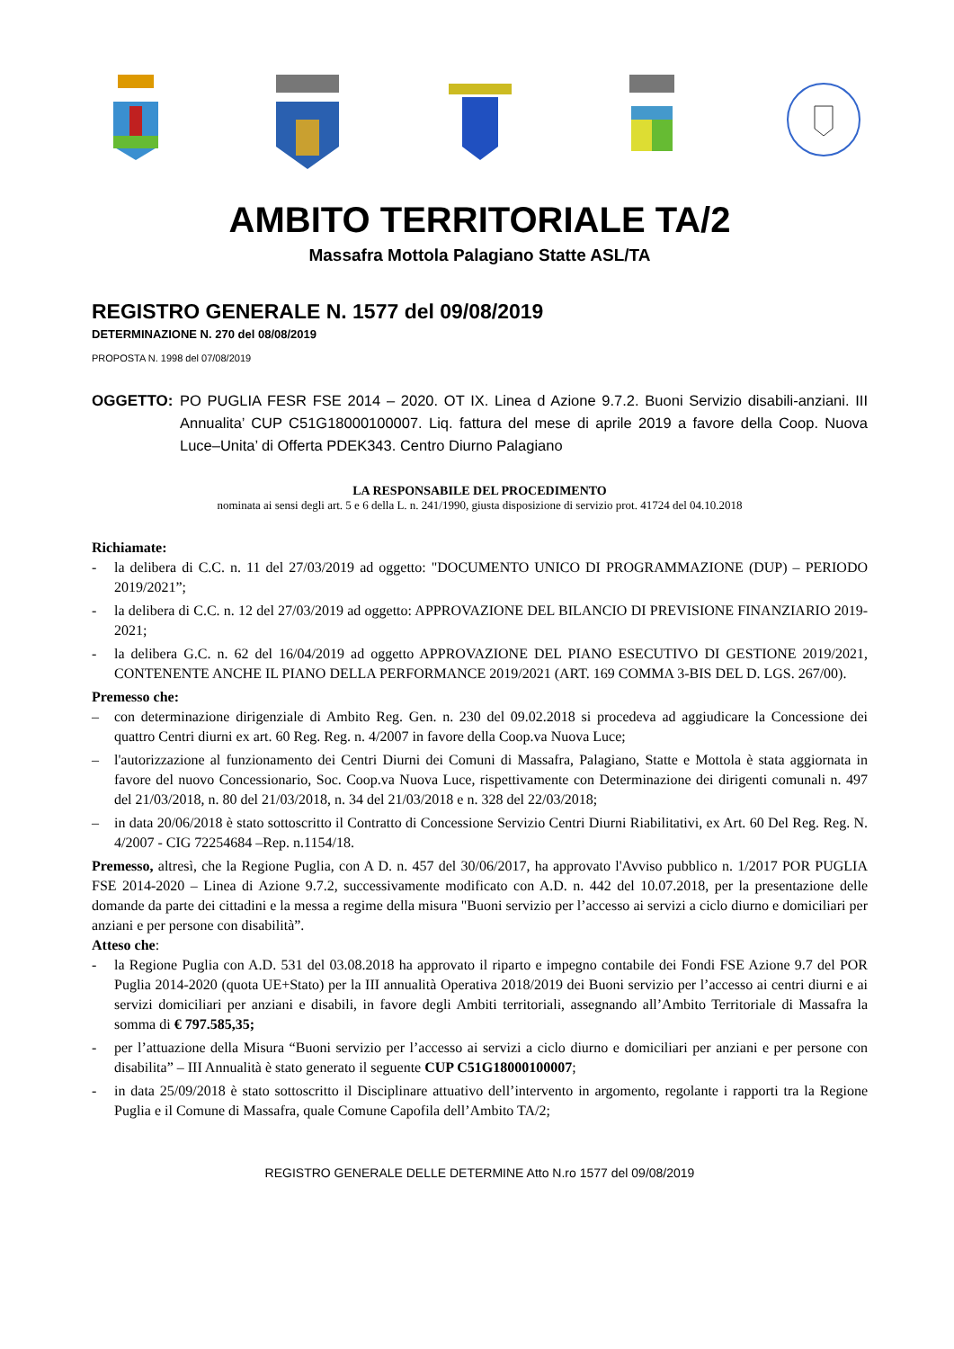AMBITO TERRITORIALE TA/2
Massafra Mottola Palagiano Statte ASL/TA
REGISTRO GENERALE N. 1577 del 09/08/2019
DETERMINAZIONE N. 270 del 08/08/2019
PROPOSTA N. 1998 del 07/08/2019
OGGETTO: PO PUGLIA FESR FSE 2014 – 2020. OT IX. Linea d Azione 9.7.2. Buoni Servizio disabili-anziani. III Annualita’ CUP C51G18000100007. Liq. fattura del mese di aprile 2019 a favore della Coop. Nuova Luce–Unita’ di Offerta PDEK343. Centro Diurno Palagiano
LA RESPONSABILE DEL PROCEDIMENTO
nominata ai sensi degli art. 5 e 6 della L. n. 241/1990, giusta disposizione di servizio prot. 41724 del 04.10.2018
Richiamate:
- la delibera di C.C. n. 11 del 27/03/2019 ad oggetto: "DOCUMENTO UNICO DI PROGRAMMAZIONE (DUP) – PERIODO 2019/2021”;
- la delibera di C.C. n. 12 del 27/03/2019 ad oggetto: APPROVAZIONE DEL BILANCIO DI PREVISIONE FINANZIARIO 2019-2021;
- la delibera G.C. n. 62 del 16/04/2019 ad oggetto APPROVAZIONE DEL PIANO ESECUTIVO DI GESTIONE 2019/2021, CONTENENTE ANCHE IL PIANO DELLA PERFORMANCE 2019/2021 (ART. 169 COMMA 3-BIS DEL D. LGS. 267/00).
Premesso che:
– con determinazione dirigenziale di Ambito Reg. Gen. n. 230 del 09.02.2018 si procedeva ad aggiudicare la Concessione dei quattro Centri diurni ex art. 60 Reg. Reg. n. 4/2007 in favore della Coop.va Nuova Luce;
– l'autorizzazione al funzionamento dei Centri Diurni dei Comuni di Massafra, Palagiano, Statte e Mottola è stata aggiornata in favore del nuovo Concessionario, Soc. Coop.va Nuova Luce, rispettivamente con Determinazione dei dirigenti comunali n. 497 del 21/03/2018, n. 80 del 21/03/2018, n. 34 del 21/03/2018 e n. 328 del 22/03/2018;
– in data 20/06/2018 è stato sottoscritto il Contratto di Concessione Servizio Centri Diurni Riabilitativi, ex Art. 60 Del Reg. Reg. N. 4/2007 - CIG 72254684 –Rep. n.1154/18.
Premesso, altresì, che la Regione Puglia, con A D. n. 457 del 30/06/2017, ha approvato l'Avviso pubblico n. 1/2017 POR PUGLIA FSE 2014-2020 – Linea di Azione 9.7.2, successivamente modificato con A.D. n. 442 del 10.07.2018, per la presentazione delle domande da parte dei cittadini e la messa a regime della misura "Buoni servizio per l’accesso ai servizi a ciclo diurno e domiciliari per anziani e per persone con disabilità”.
Atteso che:
- la Regione Puglia con A.D. 531 del 03.08.2018 ha approvato il riparto e impegno contabile dei Fondi FSE Azione 9.7 del POR Puglia 2014-2020 (quota UE+Stato) per la III annualità Operativa 2018/2019 dei Buoni servizio per l’accesso ai centri diurni e ai servizi domiciliari per anziani e disabili, in favore degli Ambiti territoriali, assegnando all’Ambito Territoriale di Massafra la somma di € 797.585,35;
- per l’attuazione della Misura “Buoni servizio per l’accesso ai servizi a ciclo diurno e domiciliari per anziani e per persone con disabilita” – III Annualità è stato generato il seguente CUP C51G18000100007;
- in data 25/09/2018 è stato sottoscritto il Disciplinare attuativo dell’intervento in argomento, regolante i rapporti tra la Regione Puglia e il Comune di Massafra, quale Comune Capofila dell’Ambito TA/2;
REGISTRO GENERALE DELLE DETERMINE Atto N.ro 1577 del 09/08/2019